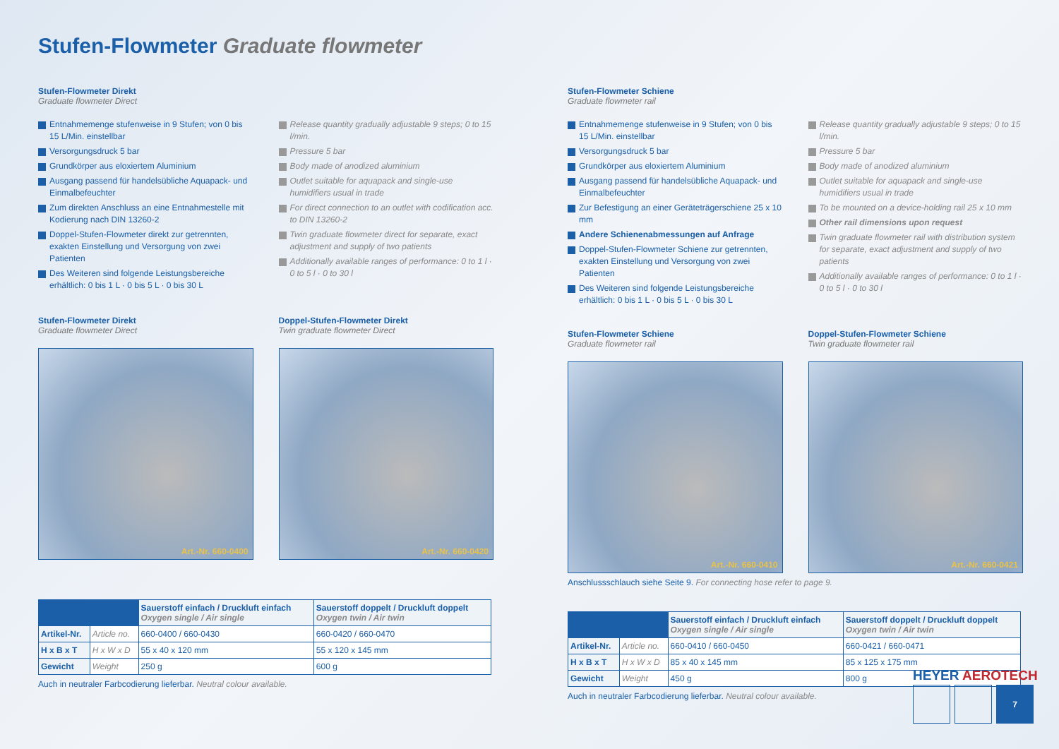Stufen-Flowmeter Graduate flowmeter
Stufen-Flowmeter Direkt
Graduate flowmeter Direct
Entnahmemenge stufenweise in 9 Stufen; von 0 bis 15 L/Min. einstellbar
Versorgungsdruck 5 bar
Grundkörper aus eloxiertem Aluminium
Ausgang passend für handelsübliche Aquapack- und Einmalbefeuchter
Zum direkten Anschluss an eine Entnahmestelle mit Kodierung nach DIN 13260-2
Doppel-Stufen-Flowmeter direkt zur getrennten, exakten Einstellung und Versorgung von zwei Patienten
Des Weiteren sind folgende Leistungsbereiche erhältlich: 0 bis 1 L · 0 bis 5 L · 0 bis 30 L
Release quantity gradually adjustable 9 steps; 0 to 15 l/min.
Pressure 5 bar
Body made of anodized aluminium
Outlet suitable for aquapack and single-use humidifiers usual in trade
For direct connection to an outlet with codification acc. to DIN 13260-2
Twin graduate flowmeter direct for separate, exact adjustment and supply of two patients
Additionally available ranges of performance: 0 to 1 l · 0 to 5 l · 0 to 30 l
Stufen-Flowmeter Direkt
Graduate flowmeter Direct
Art.-Nr. 660-0400
Doppel-Stufen-Flowmeter Direkt
Twin graduate flowmeter Direct
Art.-Nr. 660-0420
| | | Sauerstoff einfach / Druckluft einfach Oxygen single / Air single | Sauerstoff doppelt / Druckluft doppelt Oxygen twin / Air twin |
| --- | --- | --- | --- |
| Artikel-Nr. | Article no. | 660-0400 / 660-0430 | 660-0420 / 660-0470 |
| H x B x T | H x W x D | 55 x 40 x 120 mm | 55 x 120 x 145 mm |
| Gewicht | Weight | 250 g | 600 g |
Auch in neutraler Farbcodierung lieferbar. Neutral colour available.
Stufen-Flowmeter Schiene
Graduate flowmeter rail
Entnahmemenge stufenweise in 9 Stufen; von 0 bis 15 L/Min. einstellbar
Versorgungsdruck 5 bar
Grundkörper aus eloxiertem Aluminium
Ausgang passend für handelsübliche Aquapack- und Einmalbefeuchter
Zur Befestigung an einer Geräteträgerschiene 25 x 10 mm
Andere Schienenabmessungen auf Anfrage
Doppel-Stufen-Flowmeter Schiene zur getrennten, exakten Einstellung und Versorgung von zwei Patienten
Des Weiteren sind folgende Leistungsbereiche erhältlich: 0 bis 1 L · 0 bis 5 L · 0 bis 30 L
Release quantity gradually adjustable 9 steps; 0 to 15 l/min.
Pressure 5 bar
Body made of anodized aluminium
Outlet suitable for aquapack and single-use humidifiers usual in trade
To be mounted on a device-holding rail 25 x 10 mm
Other rail dimensions upon request
Twin graduate flowmeter rail with distribution system for separate, exact adjustment and supply of two patients
Additionally available ranges of performance: 0 to 1 l · 0 to 5 l · 0 to 30 l
Stufen-Flowmeter Schiene
Graduate flowmeter rail
Art.-Nr. 660-0410
Doppel-Stufen-Flowmeter Schiene
Twin graduate flowmeter rail
Art.-Nr. 660-0421
Anschlussschlauch siehe Seite 9. For connecting hose refer to page 9.
| | | Sauerstoff einfach / Druckluft einfach Oxygen single / Air single | Sauerstoff doppelt / Druckluft doppelt Oxygen twin / Air twin |
| --- | --- | --- | --- |
| Artikel-Nr. | Article no. | 660-0410 / 660-0450 | 660-0421 / 660-0471 |
| H x B x T | H x W x D | 85 x 40 x 145 mm | 85 x 125 x 175 mm |
| Gewicht | Weight | 450 g | 800 g |
Auch in neutraler Farbcodierung lieferbar. Neutral colour available.
HEYER AEROTECH
7